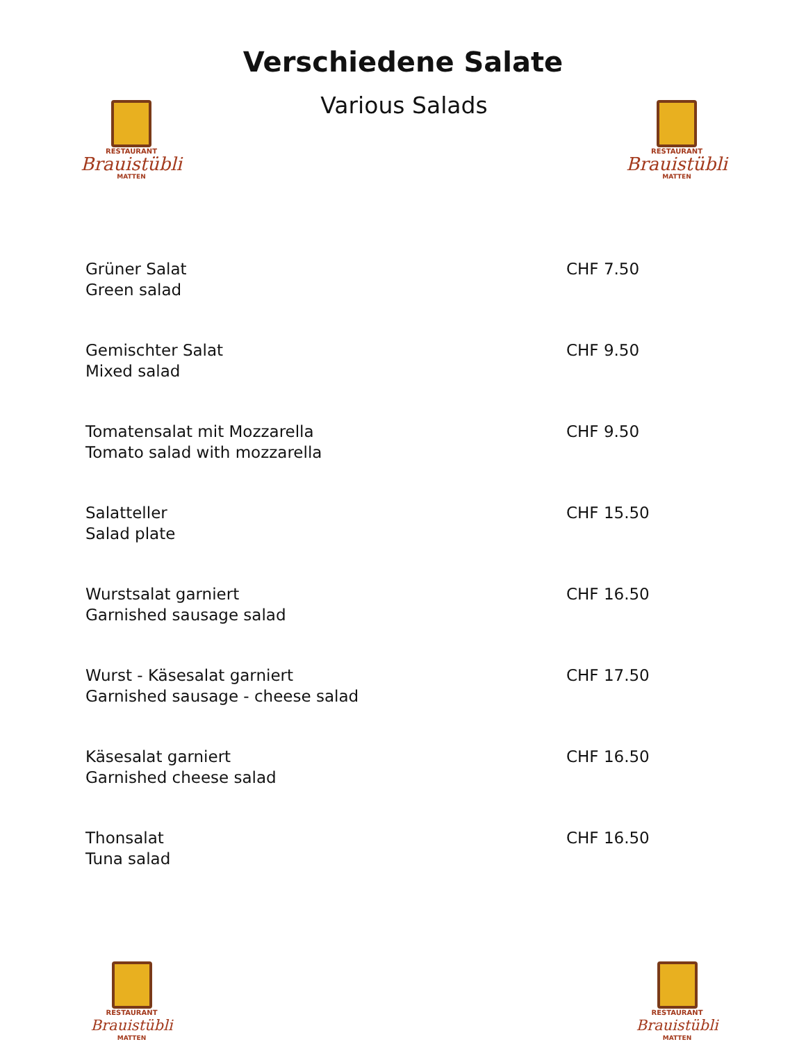Verschiedene Salate
RESTAURANT
Brauistübli
MATTEN
Various Salads
RESTAURANT
Brauistübli
MATTEN
Grüner Salat
Green salad
CHF 7.50
Gemischter Salat
Mixed salad
CHF 9.50
Tomatensalat mit Mozzarella
Tomato salad with mozzarella
CHF 9.50
Salatteller
Salad plate
CHF 15.50
Wurstsalat garniert
Garnished sausage salad
CHF 16.50
Wurst - Käsesalat garniert
Garnished sausage - cheese salad
CHF 17.50
Käsesalat garniert
Garnished cheese salad
CHF 16.50
Thonsalat
Tuna salad
CHF 16.50
RESTAURANT
Brauistübli
MATTEN
RESTAURANT
Brauistübli
MATTEN